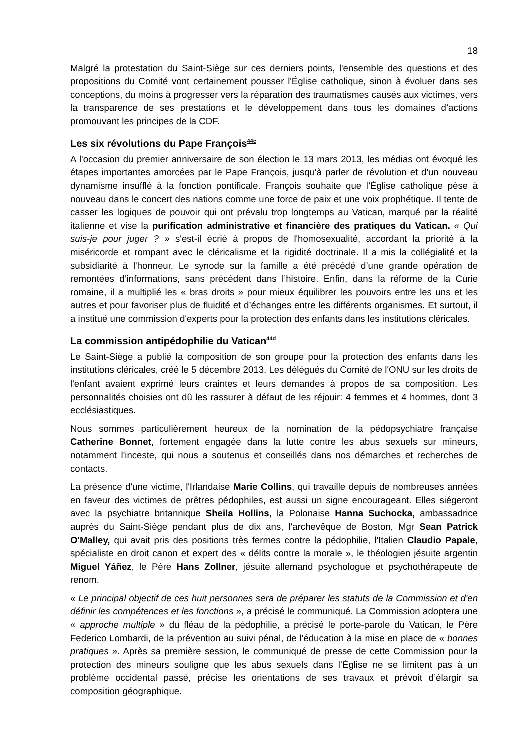18
Malgré la protestation du Saint-Siège sur ces derniers points, l'ensemble des questions et des propositions du Comité vont certainement pousser l'Église catholique, sinon à évoluer dans ses conceptions, du moins à progresser vers la réparation des traumatismes causés aux victimes, vers la transparence de ses prestations et le développement dans tous les domaines d’actions promouvant les principes de la CDF.
Les six révolutions du Pape François<sup>44c</sup>
A l'occasion du premier anniversaire de son élection le 13 mars 2013, les médias ont évoqué les étapes importantes amorcées par le Pape François, jusqu'à parler de révolution et d'un nouveau dynamisme insufflé à la fonction pontificale. François souhaite que l’Église catholique pèse à nouveau dans le concert des nations comme une force de paix et une voix prophétique. Il tente de casser les logiques de pouvoir qui ont prévalu trop longtemps au Vatican, marqué par la réalité italienne et vise la purification administrative et financière des pratiques du Vatican. « Qui suis-je pour juger ? » s'est-il écrié à propos de l'homosexualité, accordant la priorité à la miséricorde et rompant avec le cléricalisme et la rigidité doctrinale. Il a mis la collégialité et la subsidiarité à l'honneur. Le synode sur la famille a été précédé d’une grande opération de remontées d’informations, sans précédent dans l’histoire. Enfin, dans la réforme de la Curie romaine, il a multiplié les « bras droits » pour mieux équilibrer les pouvoirs entre les uns et les autres et pour favoriser plus de fluidité et d’échanges entre les différents organismes. Et surtout, il a institué une commission d'experts pour la protection des enfants dans les institutions cléricales.
La commission antipédophilie du Vatican<sup>44d</sup>
Le Saint-Siège a publié la composition de son groupe pour la protection des enfants dans les institutions cléricales, créé le 5 décembre 2013. Les délégués du Comité de l'ONU sur les droits de l'enfant avaient exprimé leurs craintes et leurs demandes à propos de sa composition. Les personnalités choisies ont dû les rassurer à défaut de les réjouir: 4 femmes et 4 hommes, dont 3 ecclésiastiques.
Nous sommes particulièrement heureux de la nomination de la pédopsychiatre française Catherine Bonnet, fortement engagée dans la lutte contre les abus sexuels sur mineurs, notamment l'inceste, qui nous a soutenus et conseillés dans nos démarches et recherches de contacts.
La présence d'une victime, l'Irlandaise Marie Collins, qui travaille depuis de nombreuses années en faveur des victimes de prêtres pédophiles, est aussi un signe encourageant. Elles siégeront avec la psychiatre britannique Sheila Hollins, la Polonaise Hanna Suchocka, ambassadrice auprès du Saint-Siège pendant plus de dix ans, l'archevêque de Boston, Mgr Sean Patrick O'Malley, qui avait pris des positions très fermes contre la pédophilie, l'Italien Claudio Papale, spécialiste en droit canon et expert des « délits contre la morale », le théologien jésuite argentin Miguel Yáñez, le Père Hans Zollner, jésuite allemand psychologue et psychothérapeute de renom.
« Le principal objectif de ces huit personnes sera de préparer les statuts de la Commission et d'en définir les compétences et les fonctions », a précisé le communiqué. La Commission adoptera une « approche multiple » du fléau de la pédophilie, a précisé le porte-parole du Vatican, le Père Federico Lombardi, de la prévention au suivi pénal, de l'éducation à la mise en place de « bonnes pratiques ». Après sa première session, le communiqué de presse de cette Commission pour la protection des mineurs souligne que les abus sexuels dans l’Église ne se limitent pas à un problème occidental passé, précise les orientations de ses travaux et prévoit d’élargir sa composition géographique.